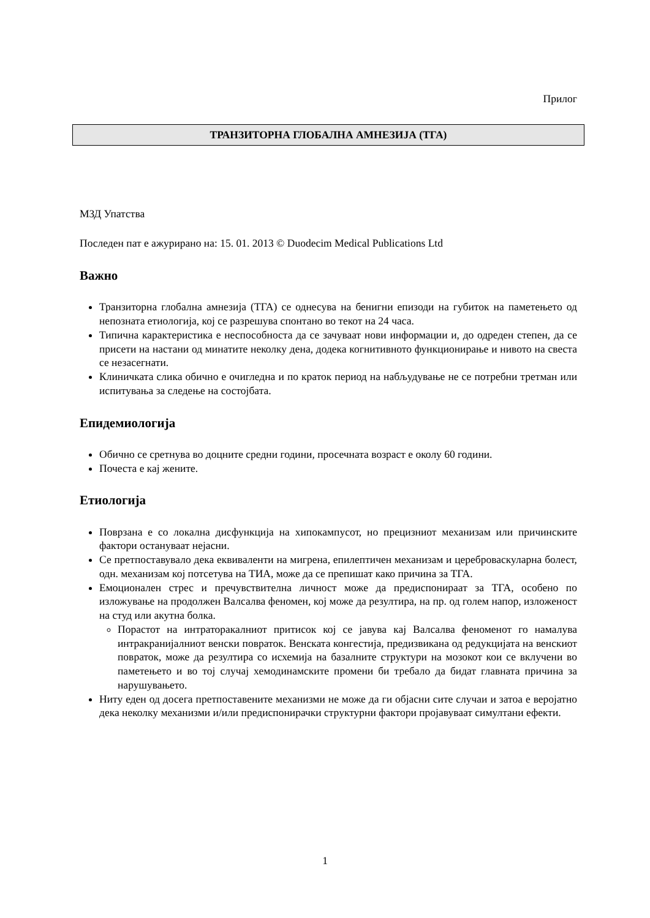Прилог
ТРАНЗИТОРНА ГЛОБАЛНА АМНЕЗИЈА (ТГА)
МЗД Упатства
Последен пат е ажурирано на: 15. 01. 2013 © Duodecim Medical Publications Ltd
Важно
Транзиторна глобална амнезија (ТГА) се однесува на бенигни епизоди на губиток на паметењето од непозната етиологија, кој се разрешува спонтано во текот на 24 часа.
Типична карактеристика е неспособноста да се зачуваат нови информации и, до одреден степен, да се присети на настани од минатите неколку дена, додека когнитивното функционирање и нивото на свеста се незасегнати.
Клиничката слика обично е очигледна и по краток период на набљудување не се потребни третман или испитувања за следење на состојбата.
Епидемиологија
Обично се сретнува во доцните средни години, просечната возраст е околу 60 години.
Почеста е кај жените.
Етиологија
Поврзана е со локална дисфункција на хипокампусот, но прецизниот механизам или причинските фактори остануваат нејасни.
Се претпоставувало дека еквиваленти на мигрена, епилептичен механизам и цереброваскуларна болест, одн. механизам кој потсетува на ТИА, може да се препишат како причина за ТГА.
Емоционален стрес и пречувствителна личност може да предиспонираат за ТГА, особено по изложување на продолжен Валсалва феномен, кој може да резултира, на пр. од голем напор, изложеност на студ или акутна болка.
Порастот на интраторакалниот притисок кој се јавува кај Валсалва феноменот го намалува интракранијалниот венски повраток. Венската конгестија, предизвикана од редукцијата на венскиот повраток, може да резултира со исхемија на базалните структури на мозокот кои се вклучени во паметењето и во тој случај хемодинамските промени би требало да бидат главната причина за нарушувањето.
Ниту еден од досега претпоставените механизми не може да ги објасни сите случаи и затоа е веројатно дека неколку механизми и/или предиспонирачки структурни фактори пројавуваат симултани ефекти.
1